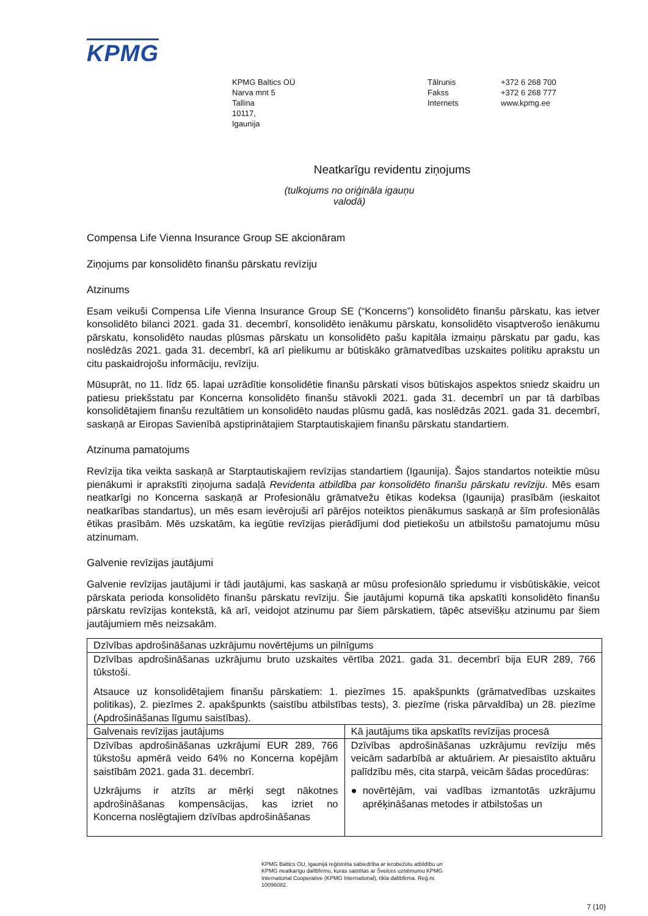KPMG
KPMG Baltics OÜ
Narva mnt 5
Tallina
10117,
Igaunija
Tālrunis
Fakss
Internets
+372 6 268 700
+372 6 268 777
www.kpmg.ee
Neatkarīgu revidentu ziņojums
(tulkojums no oriģināla igauņu
valodā)
Compensa Life Vienna Insurance Group SE akcionāram
Ziņojums par konsolidēto finanšu pārskatu revīziju
Atzinums
Esam veikuši Compensa Life Vienna Insurance Group SE (“Koncerns”) konsolidēto finanšu pārskatu, kas ietver konsolidēto bilanci 2021. gada 31. decembrī, konsolidēto ienākumu pārskatu, konsolidēto visaptverošo ienākumu pārskatu, konsolidēto naudas plūsmas pārskatu un konsolidēto pašu kapitāla izmaiņu pārskatu par gadu, kas noslēdzās 2021. gada 31. decembrī, kā arī pielikumu ar būtiskāko grāmatvedības uzskaites politiku aprakstu un citu paskaidrojošu informāciju, revīziju.
Mūsuprāt, no 11. līdz 65. lapai uzrādītie konsolidētie finanšu pārskati visos būtiskajos aspektos sniedz skaidru un patiesu priekšstatu par Koncerna konsolidēto finanšu stāvokli 2021. gada 31. decembrī un par tā darbības konsolidētajiem finanšu rezultātiem un konsolidēto naudas plūsmu gadā, kas noslēdzās 2021. gada 31. decembrī, saskaņā ar Eiropas Savienībā apstiprinātajiem Starptautiskajiem finanšu pārskatu standartiem.
Atzinuma pamatojums
Revīzija tika veikta saskaņā ar Starptautiskajiem revīzijas standartiem (Igaunija). Šajos standartos noteiktie mūsu pienākumi ir aprakstīti ziņojuma sadaļā Revidenta atbildība par konsolidēto finanšu pārskatu revīziju. Mēs esam neatkarīgi no Koncerna saskaņā ar Profesionālu grāmatvežu ētikas kodeksa (Igaunija) prasībām (ieskaitot neatkarības standartus), un mēs esam ievērojuši arī pārējos noteiktos pienākumus saskaņā ar šīm profesionālās ētikas prasībām. Mēs uzskatām, ka iegūtie revīzijas pierādījumi dod pietiekošu un atbilstošu pamatojumu mūsu atzinumam.
Galvenie revīzijas jautājumi
Galvenie revīzijas jautājumi ir tādi jautājumi, kas saskaņā ar mūsu profesionālo spriedumu ir visbūtiskākie, veicot pārskata perioda konsolidēto finanšu pārskatu revīziju. Šie jautājumi kopumā tika apskatīti konsolidēto finanšu pārskatu revīzijas kontekstā, kā arī, veidojot atzinumu par šiem pārskatiem, tāpēc atsevišķu atzinumu par šiem jautājumiem mēs neizsakām.
| Dzīvības apdrošināšanas uzkrājumu novērtējums un pilnīgums | |
| --- | --- |
| Dzīvības apdrošināšanas uzkrājumu bruto uzskaites vērtība 2021. gada 31. decembrī bija EUR 289, 766 tūkstoši. Atsauce uz konsolidētajiem finanšu pārskatiem: 1. piezīmes 15. apakšpunkts (grāmatvedības uzskaites politikas), 2. piezīmes 2. apakšpunkts (saistību atbilstības tests), 3. piezīme (riska pārvaldība) un 28. piezīme (Apdrošināšanas līgumu saistības). | |
| Galvenais revīzijas jautājums | Kā jautājums tika apskatīts revīzijas procesā |
| Dzīvības apdrošināšanas uzkrājumi EUR 289, 766 tūkstošu apmērā veido 64% no Koncerna kopējām saistībām 2021. gada 31. decembrī. Uzkrājums ir atzīts ar mērķi segt nākotnes apdrošināšanas kompensācijas, kas izriet no Koncerna noslēgtajiem dzīvības apdrošināšanas | Dzīvības apdrošināšanas uzkrājumu revīziju mēs veicām sadarbībā ar aktuāriem. Ar piesaistīto aktuāru palīdzību mēs, cita starpā, veicām šādas procedūras: ● novērtējām, vai vadības izmantotās uzkrājumu aprēķināšanas metodes ir atbilstošas un |
KPMG Baltics OU, Igaunijā reģistrēta sabiedrība ar ierobežotu atbildību un KPMG neatkarīgu dalībfirmu, kuras saistītas ar Šveices uzņēmumu KPMG International Cooperative (KPMG International), tīkla dalībfirma. Reģ.nr. 10096082.
7 (10)